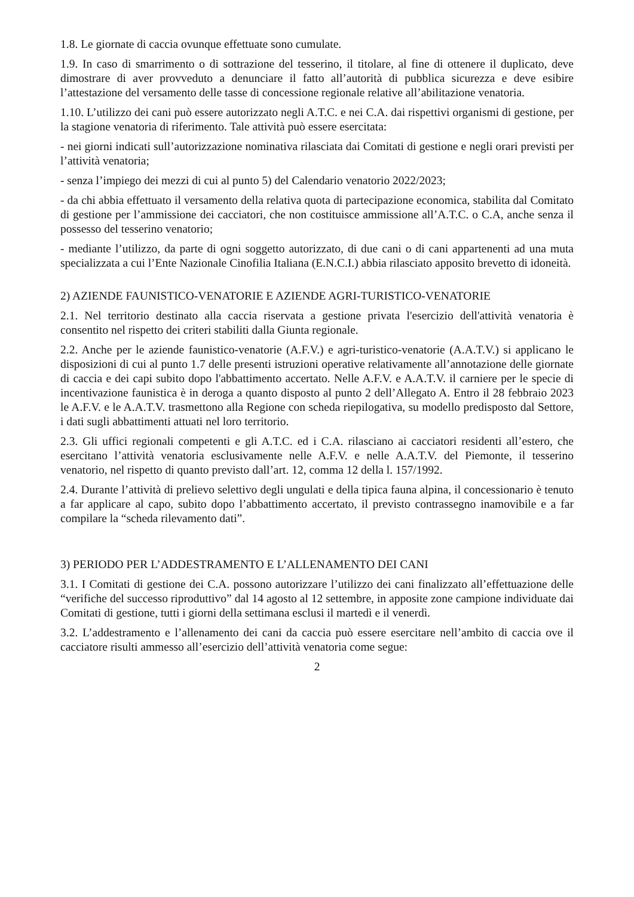1.8. Le giornate di caccia ovunque effettuate sono cumulate.
1.9. In caso di smarrimento o di sottrazione del tesserino, il titolare, al fine di ottenere il duplicato, deve dimostrare di aver provveduto a denunciare il fatto all’autorità di pubblica sicurezza e deve esibire l’attestazione del versamento delle tasse di concessione regionale relative all’abilitazione venatoria.
1.10. L’utilizzo dei cani può essere autorizzato negli A.T.C. e nei C.A. dai rispettivi organismi di gestione, per la stagione venatoria di riferimento. Tale attività può essere esercitata:
- nei giorni indicati sull’autorizzazione nominativa rilasciata dai Comitati di gestione e negli orari previsti per l’attività venatoria;
- senza l’impiego dei mezzi di cui al punto 5) del Calendario venatorio 2022/2023;
- da chi abbia effettuato il versamento della relativa quota di partecipazione economica, stabilita dal Comitato di gestione per l’ammissione dei cacciatori, che non costituisce ammissione all’A.T.C. o C.A, anche senza il possesso del tesserino venatorio;
- mediante l’utilizzo, da parte di ogni soggetto autorizzato, di due cani o di cani appartenenti ad una muta specializzata a cui l’Ente Nazionale Cinofilia Italiana (E.N.C.I.) abbia rilasciato apposito brevetto di idoneità.
2) AZIENDE FAUNISTICO-VENATORIE E AZIENDE AGRI-TURISTICO-VENATORIE
2.1. Nel territorio destinato alla caccia riservata a gestione privata l'esercizio dell'attività venatoria è consentito nel rispetto dei criteri stabiliti dalla Giunta regionale.
2.2. Anche per le aziende faunistico-venatorie (A.F.V.) e agri-turistico-venatorie (A.A.T.V.) si applicano le disposizioni di cui al punto 1.7 delle presenti istruzioni operative relativamente all’annotazione delle giornate di caccia e dei capi subito dopo l'abbattimento accertato. Nelle A.F.V. e A.A.T.V. il carniere per le specie di incentivazione faunistica è in deroga a quanto disposto al punto 2 dell’Allegato A. Entro il 28 febbraio 2023 le A.F.V. e le A.A.T.V. trasmettono alla Regione con scheda riepilogativa, su modello predisposto dal Settore, i dati sugli abbattimenti attuati nel loro territorio.
2.3. Gli uffici regionali competenti e gli A.T.C. ed i C.A. rilasciano ai cacciatori residenti all’estero, che esercitano l’attività venatoria esclusivamente nelle A.F.V. e nelle A.A.T.V. del Piemonte, il tesserino venatorio, nel rispetto di quanto previsto dall’art. 12, comma 12 della l. 157/1992.
2.4. Durante l’attività di prelievo selettivo degli ungulati e della tipica fauna alpina, il concessionario è tenuto a far applicare al capo, subito dopo l’abbattimento accertato, il previsto contrassegno inamovibile e a far compilare la “scheda rilevamento dati”.
3) PERIODO PER L’ADDESTRAMENTO E L’ALLENAMENTO DEI CANI
3.1. I Comitati di gestione dei C.A. possono autorizzare l’utilizzo dei cani finalizzato all’effettuazione delle “verifiche del successo riproduttivo” dal 14 agosto al 12 settembre, in apposite zone campione individuate dai Comitati di gestione, tutti i giorni della settimana esclusi il martedì e il venerdì.
3.2. L’addestramento e l’allenamento dei cani da caccia può essere esercitare nell’ambito di caccia ove il cacciatore risulti ammesso all’esercizio dell’attività venatoria come segue:
2